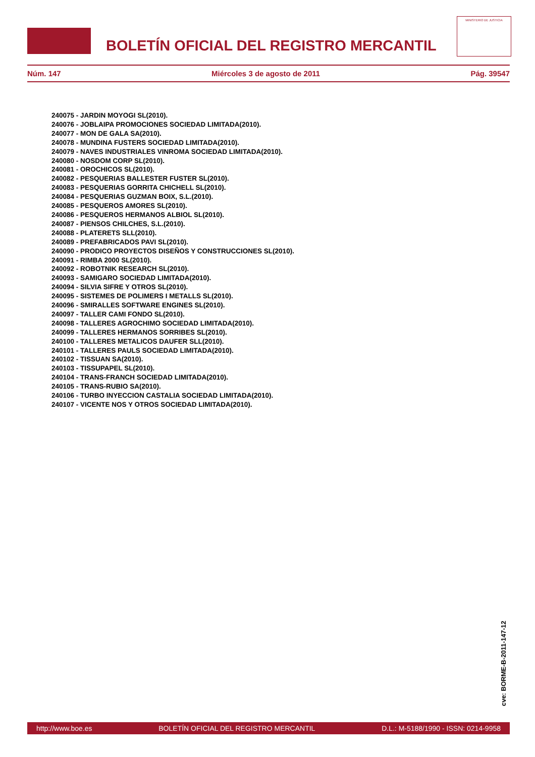BOLETÍN OFICIAL DEL REGISTRO MERCANTIL
MINISTERIO DE JUSTICIA
Núm. 147 Miércoles 3 de agosto de 2011 Pág. 39547
240075 - JARDIN MOYOGI SL(2010).
240076 - JOBLAIPA PROMOCIONES SOCIEDAD LIMITADA(2010).
240077 - MON DE GALA SA(2010).
240078 - MUNDINA FUSTERS SOCIEDAD LIMITADA(2010).
240079 - NAVES INDUSTRIALES VINROMA SOCIEDAD LIMITADA(2010).
240080 - NOSDOM CORP SL(2010).
240081 - OROCHICOS SL(2010).
240082 - PESQUERIAS BALLESTER FUSTER SL(2010).
240083 - PESQUERIAS GORRITA CHICHELL SL(2010).
240084 - PESQUERIAS GUZMAN BOIX, S.L.(2010).
240085 - PESQUEROS AMORES SL(2010).
240086 - PESQUEROS HERMANOS ALBIOL SL(2010).
240087 - PIENSOS CHILCHES, S.L.(2010).
240088 - PLATERETS SLL(2010).
240089 - PREFABRICADOS PAVI SL(2010).
240090 - PRODICO PROYECTOS DISEÑOS Y CONSTRUCCIONES SL(2010).
240091 - RIMBA 2000 SL(2010).
240092 - ROBOTNIK RESEARCH SL(2010).
240093 - SAMIGARO SOCIEDAD LIMITADA(2010).
240094 - SILVIA SIFRE Y OTROS SL(2010).
240095 - SISTEMES DE POLIMERS I METALLS SL(2010).
240096 - SMIRALLES SOFTWARE ENGINES SL(2010).
240097 - TALLER CAMI FONDO SL(2010).
240098 - TALLERES AGROCHIMO SOCIEDAD LIMITADA(2010).
240099 - TALLERES HERMANOS SORRIBES SL(2010).
240100 - TALLERES METALICOS DAUFER SLL(2010).
240101 - TALLERES PAULS SOCIEDAD LIMITADA(2010).
240102 - TISSUAN SA(2010).
240103 - TISSUPAPEL SL(2010).
240104 - TRANS-FRANCH SOCIEDAD LIMITADA(2010).
240105 - TRANS-RUBIO SA(2010).
240106 - TURBO INYECCION CASTALIA SOCIEDAD LIMITADA(2010).
240107 - VICENTE NOS Y OTROS SOCIEDAD LIMITADA(2010).
cve: BORME-B-2011-147-12
http://www.boe.es BOLETÍN OFICIAL DEL REGISTRO MERCANTIL D.L.: M-5188/1990 - ISSN: 0214-9958